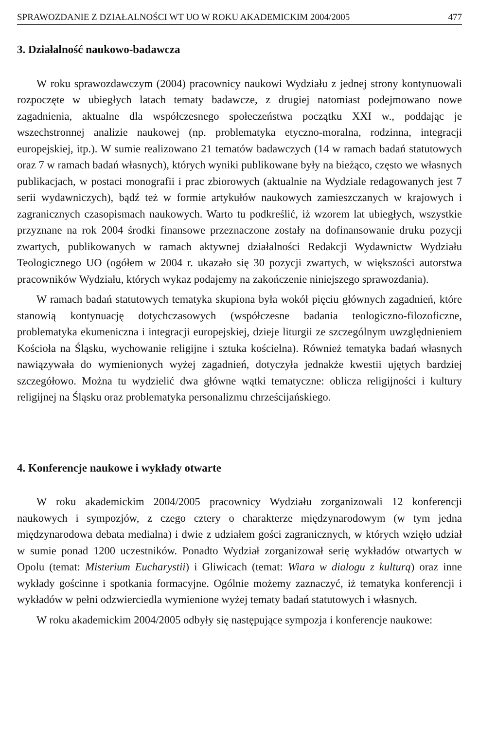SPRAWOZDANIE Z DZIAŁALNOŚCI WT UO W ROKU AKADEMICKIM 2004/2005 477
3. Działalność naukowo-badawcza
W roku sprawozdawczym (2004) pracownicy naukowi Wydziału z jednej strony kontynuowali rozpoczęte w ubiegłych latach tematy badawcze, z drugiej natomiast podejmowano nowe zagadnienia, aktualne dla współczesnego społeczeństwa początku XXI w., poddając je wszechstronnej analizie naukowej (np. problematyka etyczno-moralna, rodzinna, integracji europejskiej, itp.). W sumie realizowano 21 tematów badawczych (14 w ramach badań statutowych oraz 7 w ramach badań własnych), których wyniki publikowane były na bieżąco, często we własnych publikacjach, w postaci monografii i prac zbiorowych (aktualnie na Wydziale redagowanych jest 7 serii wydawniczych), bądź też w formie artykułów naukowych zamieszczanych w krajowych i zagranicznych czasopismach naukowych. Warto tu podkreślić, iż wzorem lat ubiegłych, wszystkie przyznane na rok 2004 środki finansowe przeznaczone zostały na dofinansowanie druku pozycji zwartych, publikowanych w ramach aktywnej działalności Redakcji Wydawnictw Wydziału Teologicznego UO (ogółem w 2004 r. ukazało się 30 pozycji zwartych, w większości autorstwa pracowników Wydziału, których wykaz podajemy na zakończenie niniejszego sprawozdania).
W ramach badań statutowych tematyka skupiona była wokół pięciu głównych zagadnień, które stanowią kontynuację dotychczasowych (współczesne badania teologiczno-filozoficzne, problematyka ekumeniczna i integracji europejskiej, dzieje liturgii ze szczególnym uwzględnieniem Kościoła na Śląsku, wychowanie religijne i sztuka kościelna). Również tematyka badań własnych nawiązywała do wymienionych wyżej zagadnień, dotyczyła jednakże kwestii ujętych bardziej szczegółowo. Można tu wydzielić dwa główne wątki tematyczne: oblicza religijności i kultury religijnej na Śląsku oraz problematyka personalizmu chrześcijańskiego.
4. Konferencje naukowe i wykłady otwarte
W roku akademickim 2004/2005 pracownicy Wydziału zorganizowali 12 konferencji naukowych i sympozjów, z czego cztery o charakterze międzynarodowym (w tym jedna międzynarodowa debata medialna) i dwie z udziałem gości zagranicznych, w których wzięło udział w sumie ponad 1200 uczestników. Ponadto Wydział zorganizował serię wykładów otwartych w Opolu (temat: Misterium Eucharystii) i Gliwicach (temat: Wiara w dialogu z kulturą) oraz inne wykłady gościnne i spotkania formacyjne. Ogólnie możemy zaznaczyć, iż tematyka konferencji i wykładów w pełni odzwierciedla wymienione wyżej tematy badań statutowych i własnych.
W roku akademickim 2004/2005 odbyły się następujące sympozja i konferencje naukowe: